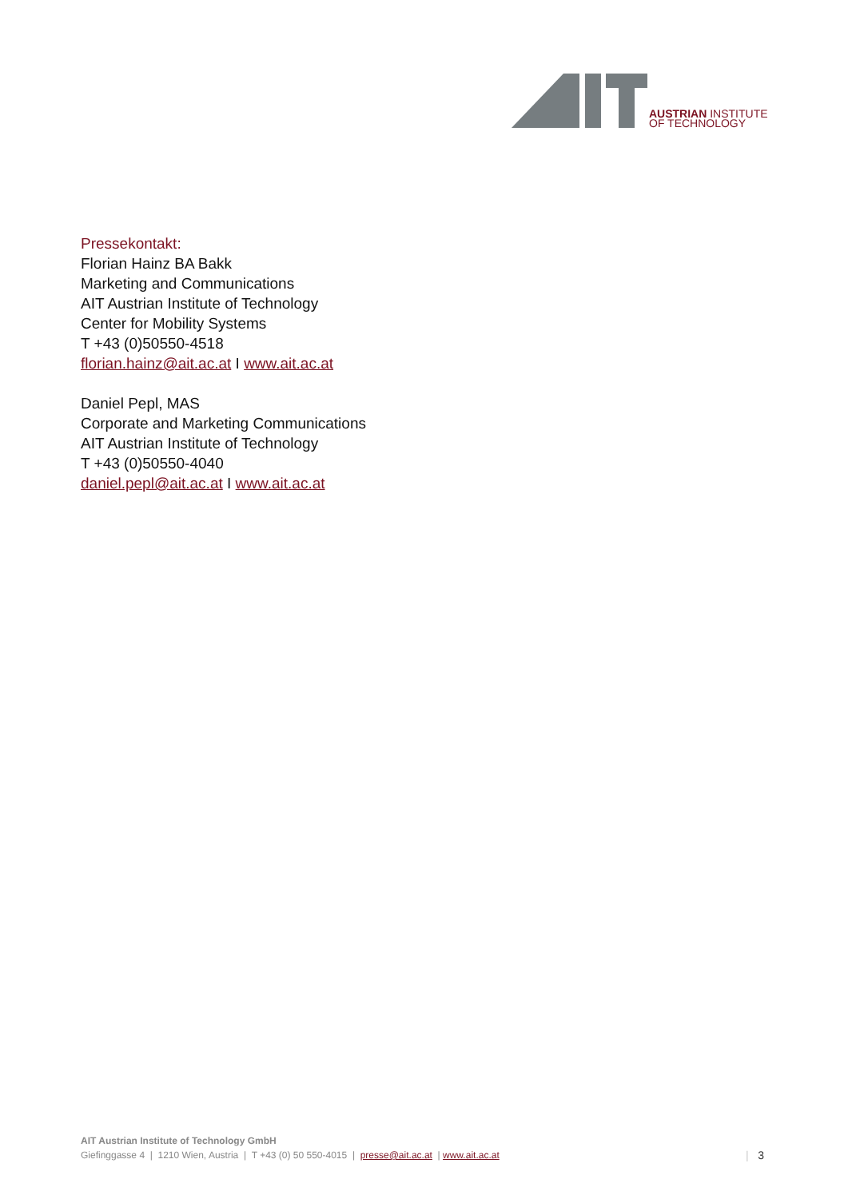AUSTRIAN INSTITUTE
OF TECHNOLOGY
Pressekontakt:
Florian Hainz BA Bakk
Marketing and Communications
AIT Austrian Institute of Technology
Center for Mobility Systems
T +43 (0)50550-4518
florian.hainz@ait.ac.at I www.ait.ac.at
Daniel Pepl, MAS
Corporate and Marketing Communications
AIT Austrian Institute of Technology
T +43 (0)50550-4040
daniel.pepl@ait.ac.at I www.ait.ac.at
AIT Austrian Institute of Technology GmbH
Giefinggasse 4 | 1210 Wien, Austria | T +43 (0) 50 550-4015 | presse@ait.ac.at | www.ait.ac.at
| 3